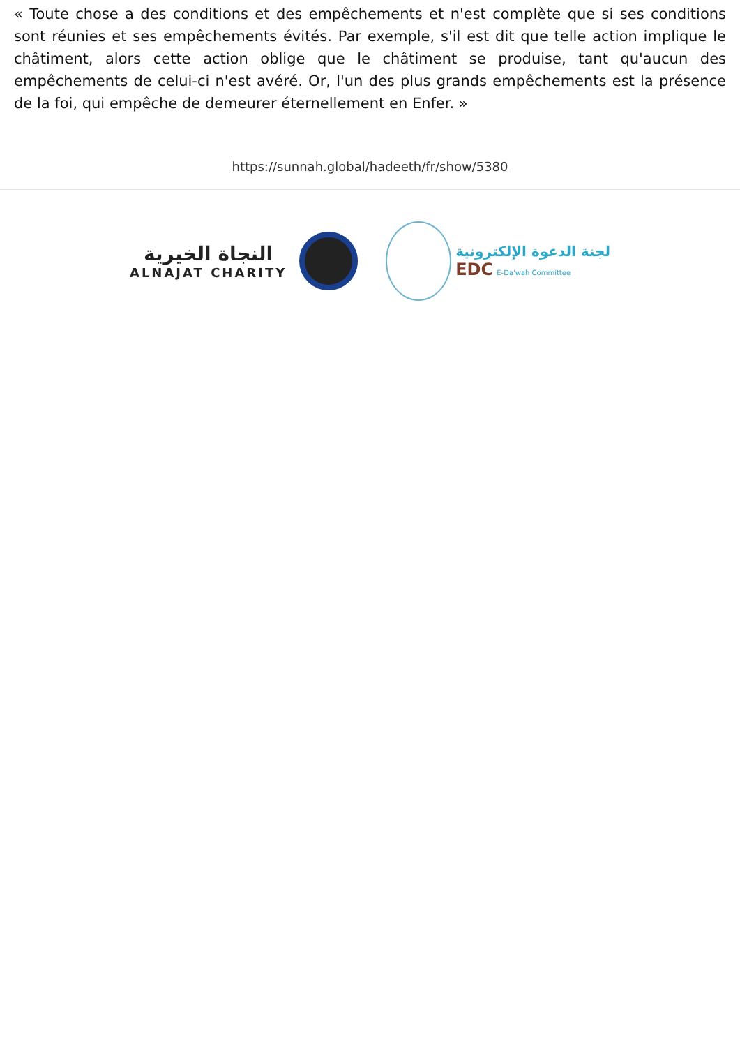« Toute chose a des conditions et des empêchements et n'est complète que si ses conditions sont réunies et ses empêchements évités. Par exemple, s'il est dit que telle action implique le châtiment, alors cette action oblige que le châtiment se produise, tant qu'aucun des empêchements de celui-ci n'est avéré. Or, l'un des plus grands empêchements est la présence de la foi, qui empêche de demeurer éternellement en Enfer. »
https://sunnah.global/hadeeth/fr/show/5380
النجاة الخيرية
ALNAJAT CHARITY
لجنة الدعوة الإلكترونية
EDC E-Da'wah Committee